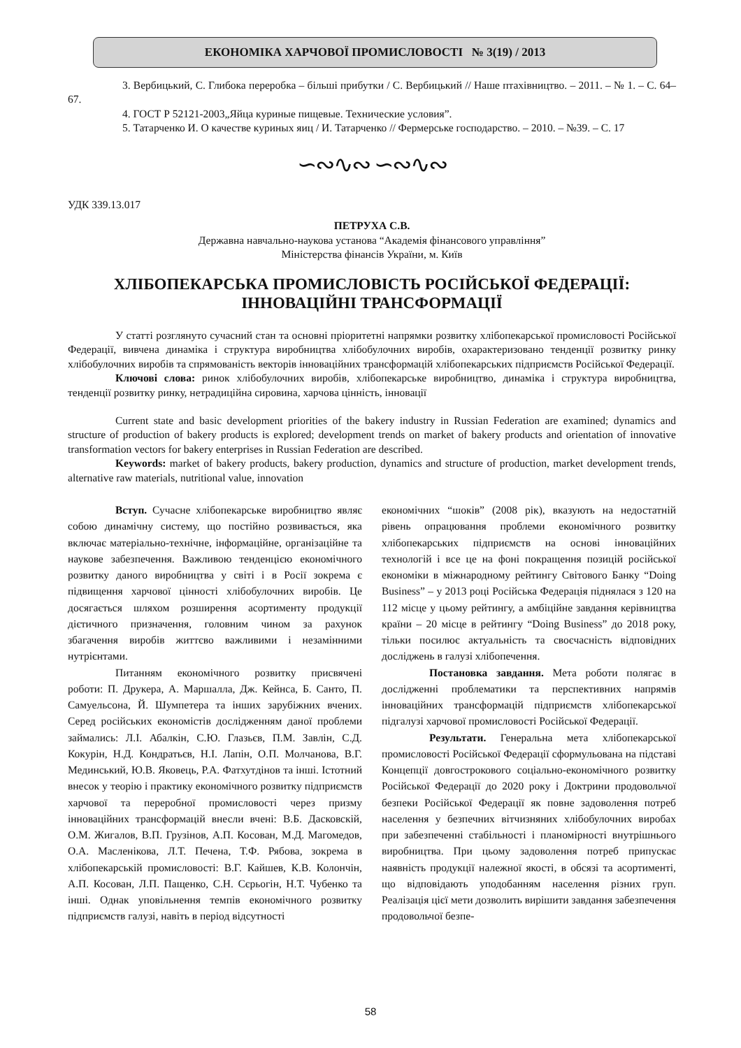ЕКОНОМІКА ХАРЧОВОЇ ПРОМИСЛОВОСТІ № 3(19) / 2013
3. Вербицький, С. Глибока переробка – більші прибутки / С. Вербицький // Наше птахівництво. – 2011. – № 1. – С. 64–67.
4. ГОСТ Р 52121-2003„Яйца куриные пищевые. Технические условия”.
5. Татарченко И. О качестве куриных яиц / И. Татарченко // Фермерське господарство. – 2010. – №39. – С. 17
∽∾∿∾ ∽∾∿∾
УДК 339.13.017
ПЕТРУХА С.В.
Державна навчально-наукова установа “Академія фінансового управління”
Міністерства фінансів України, м. Київ
ХЛІБОПЕКАРСЬКА ПРОМИСЛОВІСТЬ РОСІЙСЬКОЇ ФЕДЕРАЦІЇ:
ІННОВАЦІЙНІ ТРАНСФОРМАЦІЇ
У статті розглянуто сучасний стан та основні пріоритетні напрямки розвитку хлібопекарської промисловості Російської Федерації, вивчена динаміка і структура виробництва хлібобулочних виробів, охарактеризовано тенденції розвитку ринку хлібобулочних виробів та спрямованість векторів інноваційних трансформацій хлібопекарських підприємств Російської Федерації.
Ключові слова: ринок хлібобулочних виробів, хлібопекарське виробництво, динаміка і структура виробництва, тенденції розвитку ринку, нетрадиційна сировина, харчова цінність, інновації
Current state and basic development priorities of the bakery industry in Russian Federation are examined; dynamics and structure of production of bakery products is explored; development trends on market of bakery products and orientation of innovative transformation vectors for bakery enterprises in Russian Federation are described.
Keywords: market of bakery products, bakery production, dynamics and structure of production, market development trends, alternative raw materials, nutritional value, innovation
Вступ. Сучасне хлібопекарське виробництво являє собою динамічну систему, що постійно розвивається, яка включає матеріально-технічне, інформаційне, організаційне та наукове забезпечення. Важливою тенденцією економічного розвитку даного виробництва у світі і в Росії зокрема є підвищення харчової цінності хлібобулочних виробів. Це досягається шляхом розширення асортименту продукції дієтичного призначення, головним чином за рахунок збагачення виробів життєво важливими і незамінними нутрієнтами.
Питанням економічного розвитку присвячені роботи: П. Друкера, А. Маршалла, Дж. Кейнса, Б. Санто, П. Самуельсона, Й. Шумпетера та інших зарубіжних вчених. Серед російських економістів дослідженням даної проблеми займались: Л.І. Абалкін, С.Ю. Глазьєв, П.М. Завлін, С.Д. Кокурін, Н.Д. Кондратьєв, Н.І. Лапін, О.П. Молчанова, В.Г. Мединський, Ю.В. Яковець, Р.А. Фатхутдінов та інші. Істотний внесок у теорію і практику економічного розвитку підприємств харчової та переробної промисловості через призму інноваційних трансформацій внесли вчені: В.Б. Дасковскій, О.М. Жигалов, В.П. Грузінов, А.П. Косован, М.Д. Магомедов, О.А. Масленікова, Л.Т. Печена, Т.Ф. Рябова, зокрема в хлібопекарській промисловості: В.Г. Кайшев, К.В. Колончін, А.П. Косован, Л.П. Пащенко, С.Н. Сєрьогін, Н.Т. Чубенко та інші. Однак уповільнення темпів економічного розвитку підприємств галузі, навіть в період відсутності
економічних “шоків” (2008 рік), вказують на недостатній рівень опрацювання проблеми економічного розвитку хлібопекарських підприємств на основі інноваційних технологій і все це на фоні покращення позицій російської економіки в міжнародному рейтингу Світового Банку “Doing Business” – у 2013 році Російська Федерація піднялася з 120 на 112 місце у цьому рейтингу, а амбіційне завдання керівництва країни – 20 місце в рейтингу “Doing Business” до 2018 року, тільки посилює актуальність та своєчасність відповідних досліджень в галузі хлібопечення.
Постановка завдання. Мета роботи полягає в дослідженні проблематики та перспективних напрямів інноваційних трансформацій підприємств хлібопекарської підгалузі харчової промисловості Російської Федерації.
Результати. Генеральна мета хлібопекарської промисловості Російської Федерації сформульована на підставі Концепції довгострокового соціально-економічного розвитку Російської Федерації до 2020 року і Доктрини продовольчої безпеки Російської Федерації як повне задоволення потреб населення у безпечних вітчизняних хлібобулочних виробах при забезпеченні стабільності і планомірності внутрішнього виробництва. При цьому задоволення потреб припускає наявність продукції належної якості, в обсязі та асортименті, що відповідають уподобанням населення різних груп. Реалізація цієї мети дозволить вирішити завдання забезпечення продовольчої безпе-
58